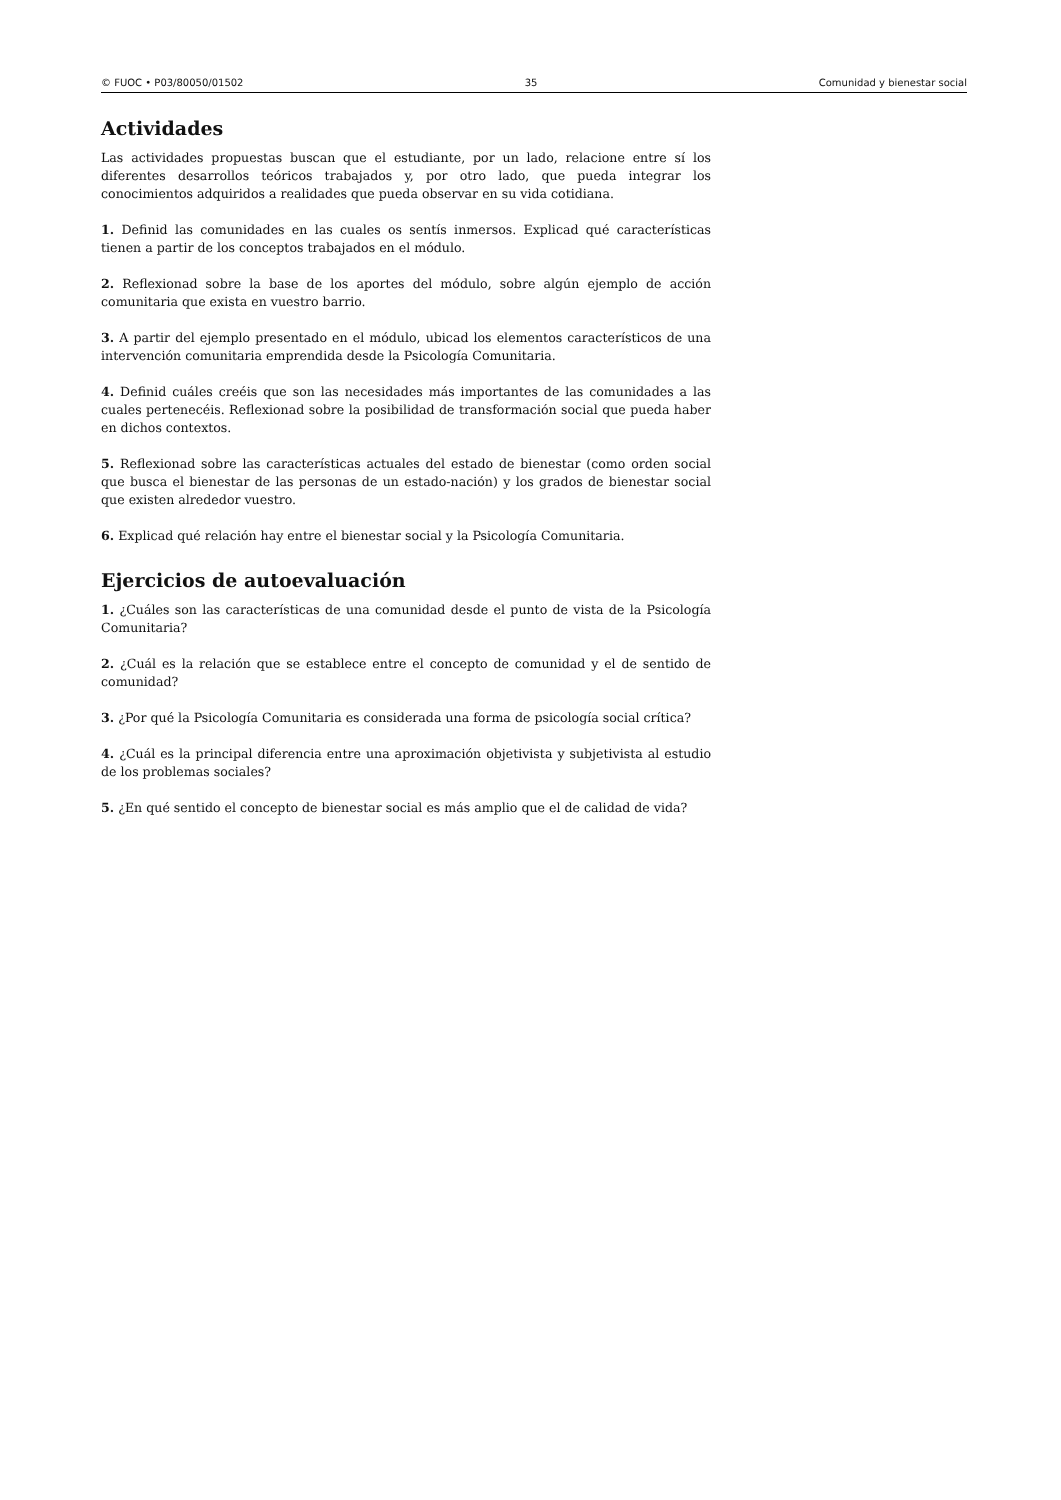© FUOC • P03/80050/01502 35 Comunidad y bienestar social
Actividades
Las actividades propuestas buscan que el estudiante, por un lado, relacione entre sí los diferentes desarrollos teóricos trabajados y, por otro lado, que pueda integrar los conocimientos adquiridos a realidades que pueda observar en su vida cotidiana.
1. Definid las comunidades en las cuales os sentís inmersos. Explicad qué características tienen a partir de los conceptos trabajados en el módulo.
2. Reflexionad sobre la base de los aportes del módulo, sobre algún ejemplo de acción comunitaria que exista en vuestro barrio.
3. A partir del ejemplo presentado en el módulo, ubicad los elementos característicos de una intervención comunitaria emprendida desde la Psicología Comunitaria.
4. Definid cuáles creéis que son las necesidades más importantes de las comunidades a las cuales pertenecéis. Reflexionad sobre la posibilidad de transformación social que pueda haber en dichos contextos.
5. Reflexionad sobre las características actuales del estado de bienestar (como orden social que busca el bienestar de las personas de un estado-nación) y los grados de bienestar social que existen alrededor vuestro.
6. Explicad qué relación hay entre el bienestar social y la Psicología Comunitaria.
Ejercicios de autoevaluación
1. ¿Cuáles son las características de una comunidad desde el punto de vista de la Psicología Comunitaria?
2. ¿Cuál es la relación que se establece entre el concepto de comunidad y el de sentido de comunidad?
3. ¿Por qué la Psicología Comunitaria es considerada una forma de psicología social crítica?
4. ¿Cuál es la principal diferencia entre una aproximación objetivista y subjetivista al estudio de los problemas sociales?
5. ¿En qué sentido el concepto de bienestar social es más amplio que el de calidad de vida?